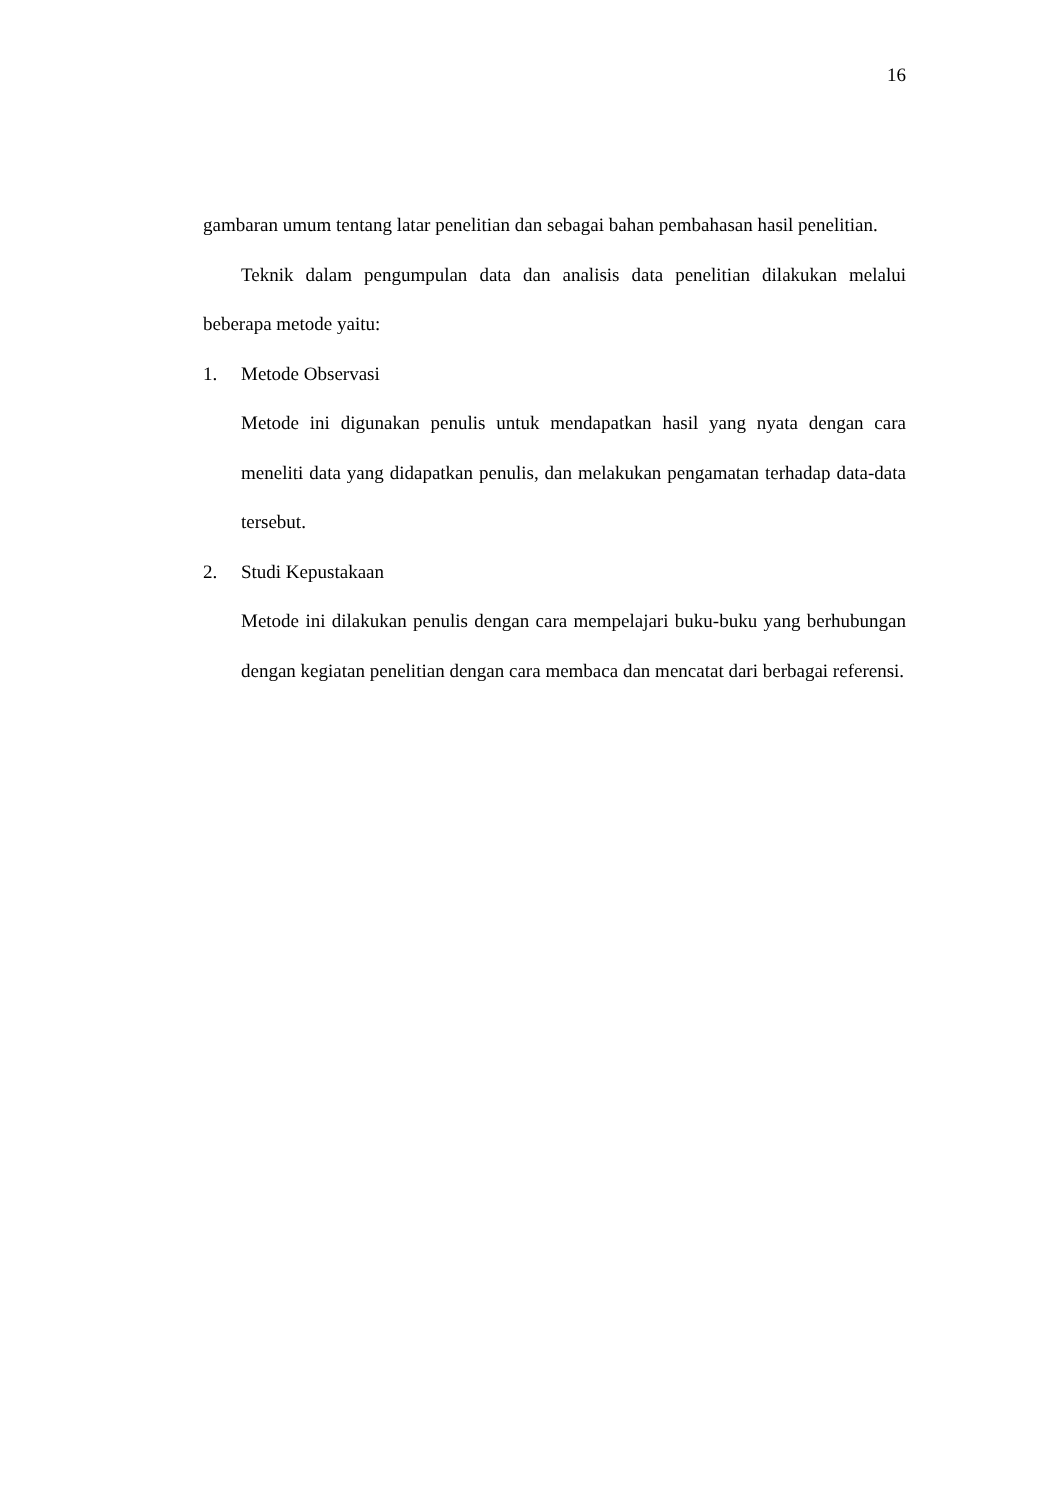16
gambaran umum tentang latar penelitian dan sebagai bahan pembahasan hasil penelitian.
Teknik dalam pengumpulan data dan analisis data penelitian dilakukan melalui beberapa metode yaitu:
1. Metode Observasi
Metode ini digunakan penulis untuk mendapatkan hasil yang nyata dengan cara meneliti data yang didapatkan penulis, dan melakukan pengamatan terhadap data-data tersebut.
2. Studi Kepustakaan
Metode ini dilakukan penulis dengan cara mempelajari buku-buku yang berhubungan dengan kegiatan penelitian dengan cara membaca dan mencatat dari berbagai referensi.